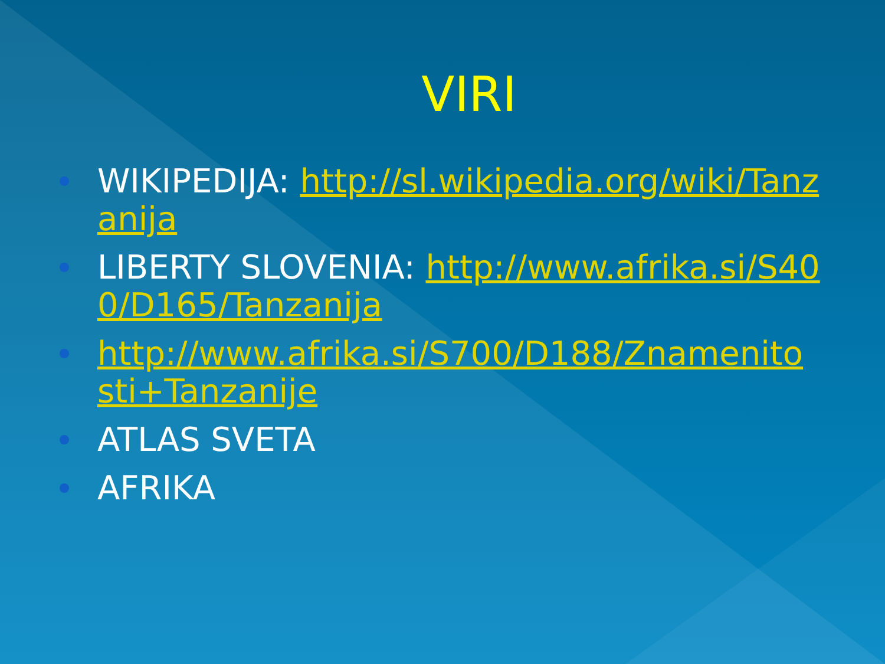VIRI
WIKIPEDIJA: http://sl.wikipedia.org/wiki/Tanzanija
LIBERTY SLOVENIA: http://www.afrika.si/S400/D165/Tanzanija
http://www.afrika.si/S700/D188/Znamenitosti+Tanzanije
ATLAS SVETA
AFRIKA